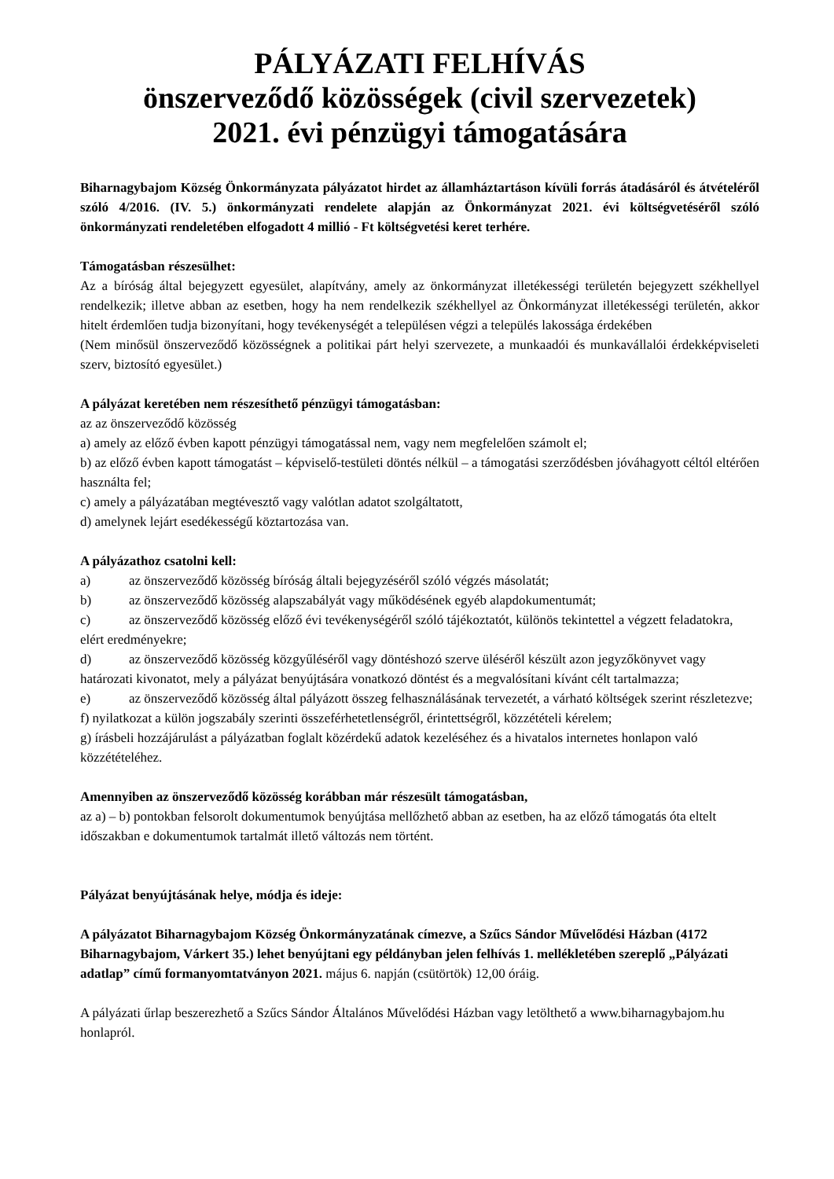PÁLYÁZATI FELHÍVÁS
önszerveződő közösségek (civil szervezetek)
2021. évi pénzügyi támogatására
Biharnagybajom Község Önkormányzata pályázatot hirdet az államháztartáson kívüli forrás átadásáról és átvételéről szóló 4/2016. (IV. 5.) önkormányzati rendelete alapján az Önkormányzat 2021. évi költségvetéséről szóló önkormányzati rendeletében elfogadott 4 millió - Ft költségvetési keret terhére.
Támogatásban részesülhet:
Az a bíróság által bejegyzett egyesület, alapítvány, amely az önkormányzat illetékességi területén bejegyzett székhellyel rendelkezik; illetve abban az esetben, hogy ha nem rendelkezik székhellyel az Önkormányzat illetékességi területén, akkor hitelt érdemlően tudja bizonyítani, hogy tevékenységét a településen végzi a település lakossága érdekében
(Nem minősül önszerveződő közösségnek a politikai párt helyi szervezete, a munkaadói és munkavállalói érdekképviseleti szerv, biztosító egyesület.)
A pályázat keretében nem részesíthető pénzügyi támogatásban:
az az önszerveződő közösség
a) amely az előző évben kapott pénzügyi támogatással nem, vagy nem megfelelően számolt el;
b) az előző évben kapott támogatást – képviselő-testületi döntés nélkül – a támogatási szerződésben jóváhagyott céltól eltérően használta fel;
c) amely a pályázatában megtévesztő vagy valótlan adatot szolgáltatott,
d) amelynek lejárt esedékességű köztartozása van.
A pályázathoz csatolni kell:
a) az önszerveződő közösség bíróság általi bejegyzéséről szóló végzés másolatát;
b) az önszerveződő közösség alapszabályát vagy működésének egyéb alapdokumentumát;
c) az önszerveződő közösség előző évi tevékenységéről szóló tájékoztatót, különös tekintettel a végzett feladatokra, elért eredményekre;
d) az önszerveződő közösség közgyűléséről vagy döntéshozó szerve üléséről készült azon jegyzőkönyvet vagy határozati kivonatot, mely a pályázat benyújtására vonatkozó döntést és a megvalósítani kívánt célt tartalmazza;
e) az önszerveződő közösség által pályázott összeg felhasználásának tervezetét, a várható költségek szerint részletezve;
f) nyilatkozat a külön jogszabály szerinti összeférhetetlenségről, érintettségről, közzétételi kérelem;
g) írásbeli hozzájárulást a pályázatban foglalt közérdekű adatok kezeléséhez és a hivatalos internetes honlapon való közzétételéhez.
Amennyiben az önszerveződő közösség korábban már részesült támogatásban,
az a) – b) pontokban felsorolt dokumentumok benyújtása mellőzhető abban az esetben, ha az előző támogatás óta eltelt időszakban e dokumentumok tartalmát illető változás nem történt.
Pályázat benyújtásának helye, módja és ideje:
A pályázatot Biharnagybajom Község Önkormányzatának címezve, a Szűcs Sándor Művelődési Házban (4172 Biharnagybajom, Várkert 35.) lehet benyújtani egy példányban jelen felhívás 1. mellékletében szereplő „Pályázati adatlap” című formanyomtatványon 2021. május 6. napján (csütörtök) 12,00 óráig.
A pályázati űrlap beszerezhető a Szűcs Sándor Általános Művelődési Házban vagy letölthető a www.biharnagybajom.hu honlapról.